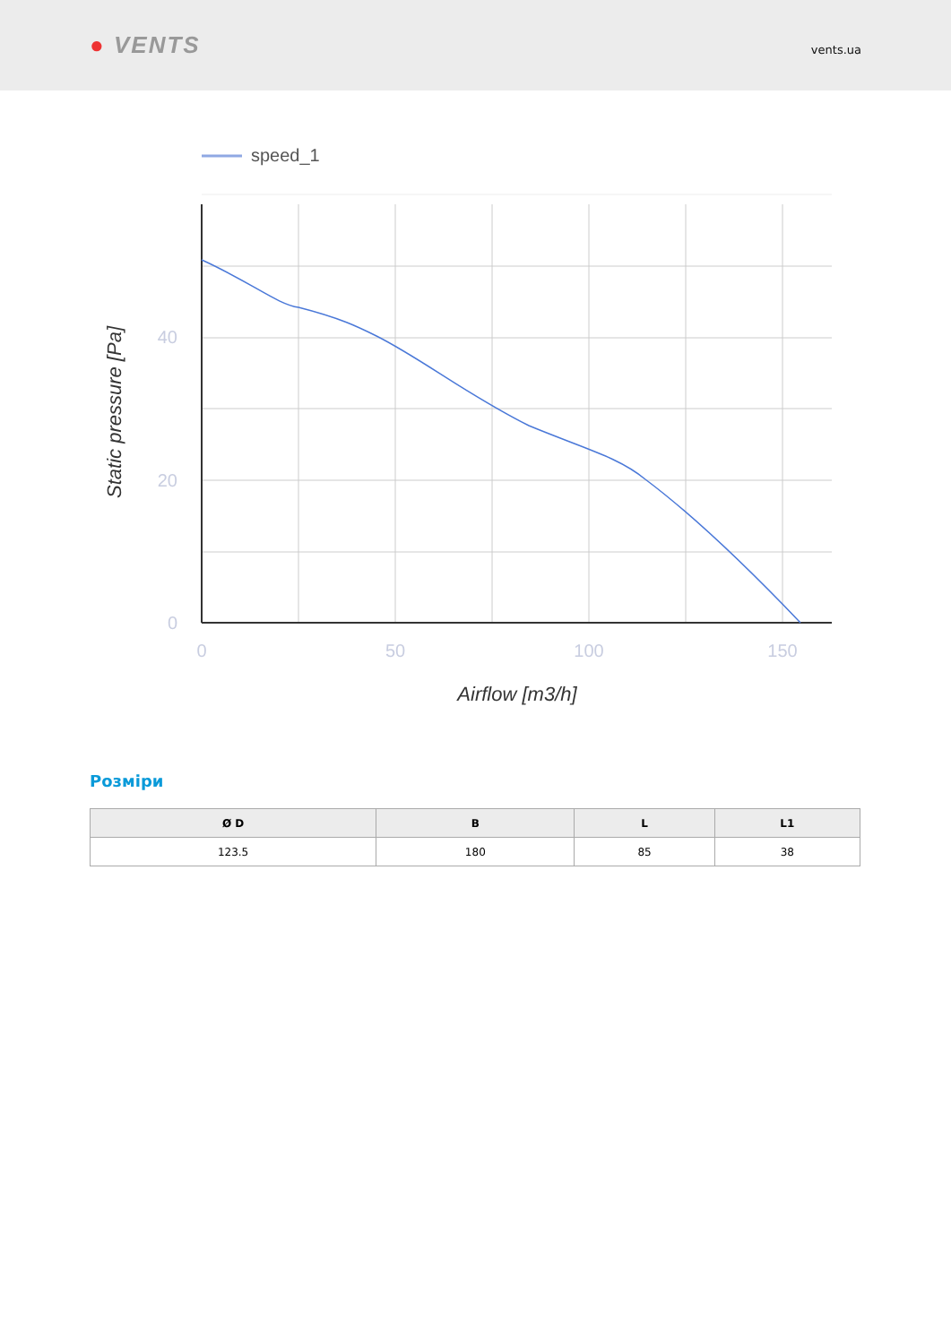● VENTS
vents.ua
speed_1
40
20
0
0
50
100
150
Airflow [m3/h]
Static pressure [Pa]
Розміри
| Ø D | B | L | L1 |
| --- | --- | --- | --- |
| 123.5 | 180 | 85 | 38 |